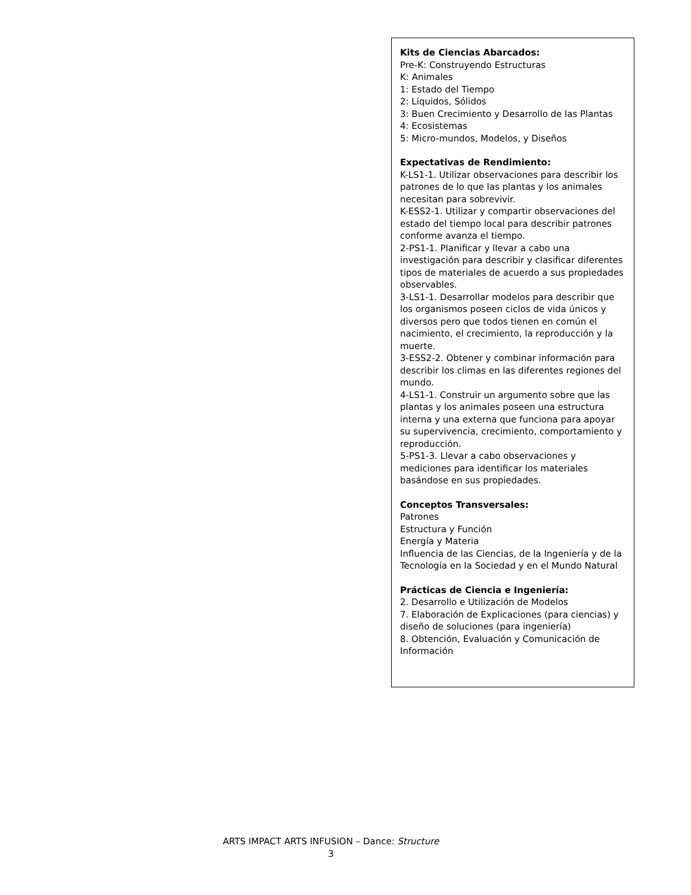Kits de Ciencias Abarcados:
Pre-K: Construyendo Estructuras
K: Animales
1: Estado del Tiempo
2: Líquidos, Sólidos
3: Buen Crecimiento y Desarrollo de las Plantas
4: Ecosistemas
5: Micro-mundos, Modelos, y Diseños
Expectativas de Rendimiento:
K-LS1-1. Utilizar observaciones para describir los patrones de lo que las plantas y los animales necesitan para sobrevivir.
K-ESS2-1. Utilizar y compartir observaciones del estado del tiempo local para describir patrones conforme avanza el tiempo.
2-PS1-1. Planificar y llevar a cabo una investigación para describir y clasificar diferentes tipos de materiales de acuerdo a sus propiedades observables.
3-LS1-1. Desarrollar modelos para describir que los organismos poseen ciclos de vida únicos y diversos pero que todos tienen en común el nacimiento, el crecimiento, la reproducción y la muerte.
3-ESS2-2. Obtener y combinar información para describir los climas en las diferentes regiones del mundo.
4-LS1-1. Construir un argumento sobre que las plantas y los animales poseen una estructura interna y una externa que funciona para apoyar su supervivencia, crecimiento, comportamiento y reproducción.
5-PS1-3. Llevar a cabo observaciones y mediciones para identificar los materiales basándose en sus propiedades.
Conceptos Transversales:
Patrones
Estructura y Función
Energía y Materia
Influencia de las Ciencias, de la Ingeniería y de la Tecnología en la Sociedad y en el Mundo Natural
Prácticas de Ciencia e Ingeniería:
2. Desarrollo e Utilización de Modelos
7. Elaboración de Explicaciones (para ciencias) y diseño de soluciones (para ingeniería)
8. Obtención, Evaluación y Comunicación de Información
ARTS IMPACT ARTS INFUSION – Dance: Structure
3